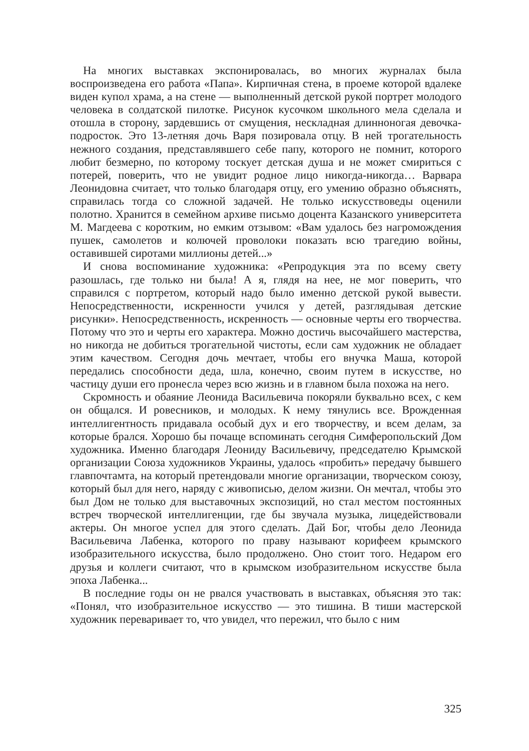На многих выставках экспонировалась, во многих журналах была воспроизведена его работа «Папа». Кирпичная стена, в проеме которой вдалеке виден купол храма, а на стене — выполненный детской рукой портрет молодого человека в солдатской пилотке. Рисунок кусочком школьного мела сделала и отошла в сторону, зардевшись от смущения, нескладная длинноногая девочка-подросток. Это 13-летняя дочь Варя позировала отцу. В ней трогательность нежного создания, представлявшего себе папу, которого не помнит, которого любит безмерно, по которому тоскует детская душа и не может смириться с потерей, поверить, что не увидит родное лицо никогда-никогда… Варвара Леонидовна считает, что только благодаря отцу, его умению образно объяснять, справилась тогда со сложной задачей. Не только искусствоведы оценили полотно. Хранится в семейном архиве письмо доцента Казанского университета М. Магдеева с коротким, но емким отзывом: «Вам удалось без нагромождения пушек, самолетов и колючей проволоки показать всю трагедию войны, оставившей сиротами миллионы детей...»
И снова воспоминание художника: «Репродукция эта по всему свету разошлась, где только ни была! А я, глядя на нее, не мог поверить, что справился с портретом, который надо было именно детской рукой вывести. Непосредственности, искренности учился у детей, разглядывая детские рисунки». Непосредственность, искренность — основные черты его творчества. Потому что это и черты его характера. Можно достичь высочайшего мастерства, но никогда не добиться трогательной чистоты, если сам художник не обладает этим качеством. Сегодня дочь мечтает, чтобы его внучка Маша, которой передались способности деда, шла, конечно, своим путем в искусстве, но частицу души его пронесла через всю жизнь и в главном была похожа на него.
Скромность и обаяние Леонида Васильевича покоряли буквально всех, с кем он общался. И ровесников, и молодых. К нему тянулись все. Врожденная интеллигентность придавала особый дух и его творчеству, и всем делам, за которые брался. Хорошо бы почаще вспоминать сегодня Симферопольский Дом художника. Именно благодаря Леониду Васильевичу, председателю Крымской организации Союза художников Украины, удалось «пробить» передачу бывшего главпочтамта, на который претендовали многие организации, творческом союзу, который был для него, наряду с живописью, делом жизни. Он мечтал, чтобы это был Дом не только для выставочных экспозиций, но стал местом постоянных встреч творческой интеллигенции, где бы звучала музыка, лицедействовали актеры. Он многое успел для этого сделать. Дай Бог, чтобы дело Леонида Васильевича Лабенка, которого по праву называют корифеем крымского изобразительного искусства, было продолжено. Оно стоит того. Недаром его друзья и коллеги считают, что в крымском изобразительном искусстве была эпоха Лабенка...
В последние годы он не рвался участвовать в выставках, объясняя это так: «Понял, что изобразительное искусство — это тишина. В тиши мастерской художник переваривает то, что увидел, что пережил, что было с ним
325